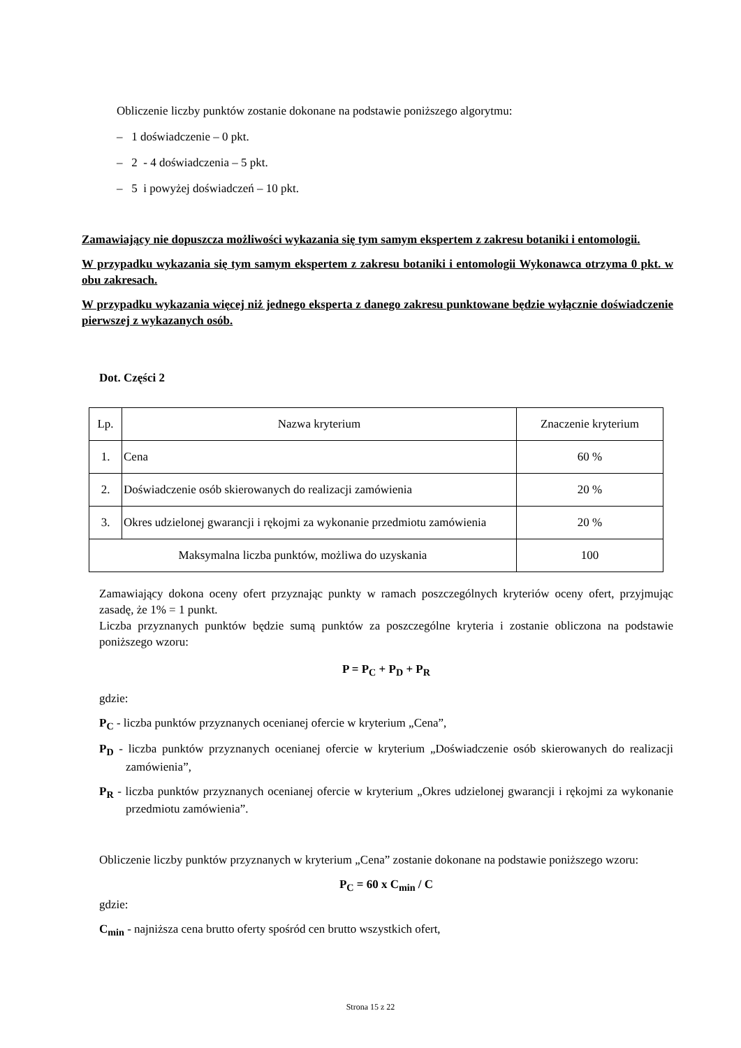Obliczenie liczby punktów zostanie dokonane na podstawie poniższego algorytmu:
– 1 doświadczenie – 0 pkt.
– 2 - 4 doświadczenia – 5 pkt.
– 5 i powyżej doświadczeń – 10 pkt.
Zamawiający nie dopuszcza możliwości wykazania się tym samym ekspertem z zakresu botaniki i entomologii.
W przypadku wykazania się tym samym ekspertem z zakresu botaniki i entomologii Wykonawca otrzyma 0 pkt. w obu zakresach.
W przypadku wykazania więcej niż jednego eksperta z danego zakresu punktowane będzie wyłącznie doświadczenie pierwszej z wykazanych osób.
Dot. Części 2
| Lp. | Nazwa kryterium | Znaczenie kryterium |
| 1. | Cena | 60 % |
| 2. | Doświadczenie osób skierowanych do realizacji zamówienia | 20 % |
| 3. | Okres udzielonej gwarancji i rękojmi za wykonanie przedmiotu zamówienia | 20 % |
| Maksymalna liczba punktów, możliwa do uzyskania | | 100 |
Zamawiający dokona oceny ofert przyznając punkty w ramach poszczególnych kryteriów oceny ofert, przyjmując zasadę, że 1% = 1 punkt.
Liczba przyznanych punktów będzie sumą punktów za poszczególne kryteria i zostanie obliczona na podstawie poniższego wzoru:
P = P<sub>C</sub> + P<sub>D</sub> + P<sub>R</sub>
gdzie:
P<sub>C</sub> - liczba punktów przyznanych ocenianej ofercie w kryterium „Cena”,
P<sub>D</sub> - liczba punktów przyznanych ocenianej ofercie w kryterium „Doświadczenie osób skierowanych do realizacji zamówienia”,
P<sub>R</sub> - liczba punktów przyznanych ocenianej ofercie w kryterium „Okres udzielonej gwarancji i rękojmi za wykonanie przedmiotu zamówienia”.
Obliczenie liczby punktów przyznanych w kryterium „Cena” zostanie dokonane na podstawie poniższego wzoru:
P<sub>C</sub> = 60 x C<sub>min</sub> / C
gdzie:
C<sub>min</sub> - najniższa cena brutto oferty spośród cen brutto wszystkich ofert,
Strona 15 z 22